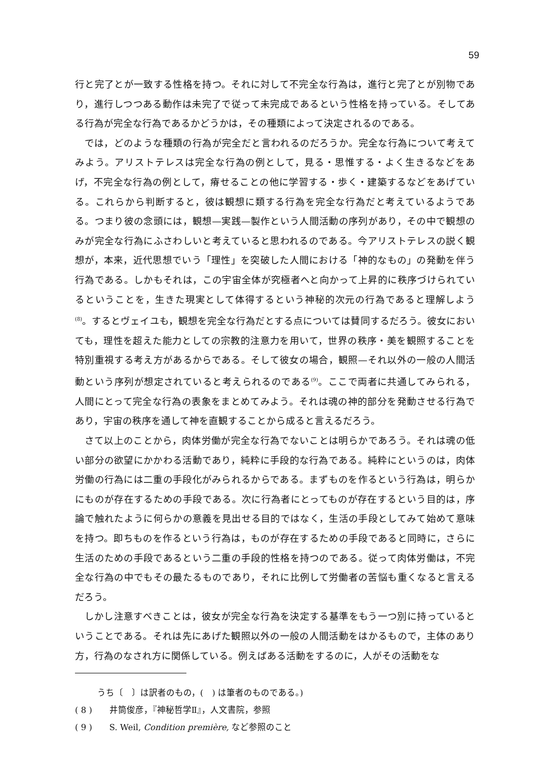59
行と完了とが一致する性格を持つ。それに対して不完全な行為は，進行と完了とが別物であり，進行しつつある動作は未完了で従って未完成であるという性格を持っている。そしてある行為が完全な行為であるかどうかは，その種類によって決定されるのである。
では，どのような種類の行為が完全だと言われるのだろうか。完全な行為について考えてみよう。アリストテレスは完全な行為の例として，見る・思惟する・よく生きるなどをあげ，不完全な行為の例として，瘠せることの他に学習する・歩く・建築するなどをあげている。これらから判断すると，彼は観想に類する行為を完全な行為だと考えているようである。つまり彼の念頭には，観想—実践—製作という人間活動の序列があり，その中で観想のみが完全な行為にふさわしいと考えていると思われるのである。今アリストテレスの説く観想が，本来，近代思想でいう「理性」を突破した人間における「神的なもの」の発動を伴う行為である。しかもそれは，この宇宙全体が究極者へと向かって上昇的に秩序づけられているということを，生きた現実として体得するという神秘的次元の行為であると理解しよう<sup>(8)</sup>。するとヴェイユも，観想を完全な行為だとする点については賛同するだろう。彼女においても，理性を超えた能力としての宗教的注意力を用いて，世界の秩序・美を観照することを特別重視する考え方があるからである。そして彼女の場合，観照—それ以外の一般の人間活動という序列が想定されていると考えられるのである<sup>(9)</sup>。ここで両者に共通してみられる，人間にとって完全な行為の表象をまとめてみよう。それは魂の神的部分を発動させる行為であり，宇宙の秩序を通して神を直観することから成ると言えるだろう。
さて以上のことから，肉体労働が完全な行為でないことは明らかであろう。それは魂の低い部分の欲望にかかわる活動であり，純粋に手段的な行為である。純粋にというのは，肉体労働の行為には二重の手段化がみられるからである。まずものを作るという行為は，明らかにものが存在するための手段である。次に行為者にとってものが存在するという目的は，序論で触れたように何らかの意義を見出せる目的ではなく，生活の手段としてみて始めて意味を持つ。即ちものを作るという行為は，ものが存在するための手段であると同時に，さらに生活のための手段であるという二重の手段的性格を持つのである。従って肉体労働は，不完全な行為の中でもその最たるものであり，それに比例して労働者の苦悩も重くなると言えるだろう。
しかし注意すべきことは，彼女が完全な行為を決定する基準をもう一つ別に持っているということである。それは先にあげた観照以外の一般の人間活動をはかるもので，主体のあり方，行為のなされ方に関係している。例えばある活動をするのに，人がその活動をな
うち〔　〕は訳者のもの，(　) は筆者のものである。)
( 8 )　　井筒俊彦，『神秘哲学Ⅱ』，人文書院，参照
( 9 )　　S. Weil, Condition première, など参照のこと